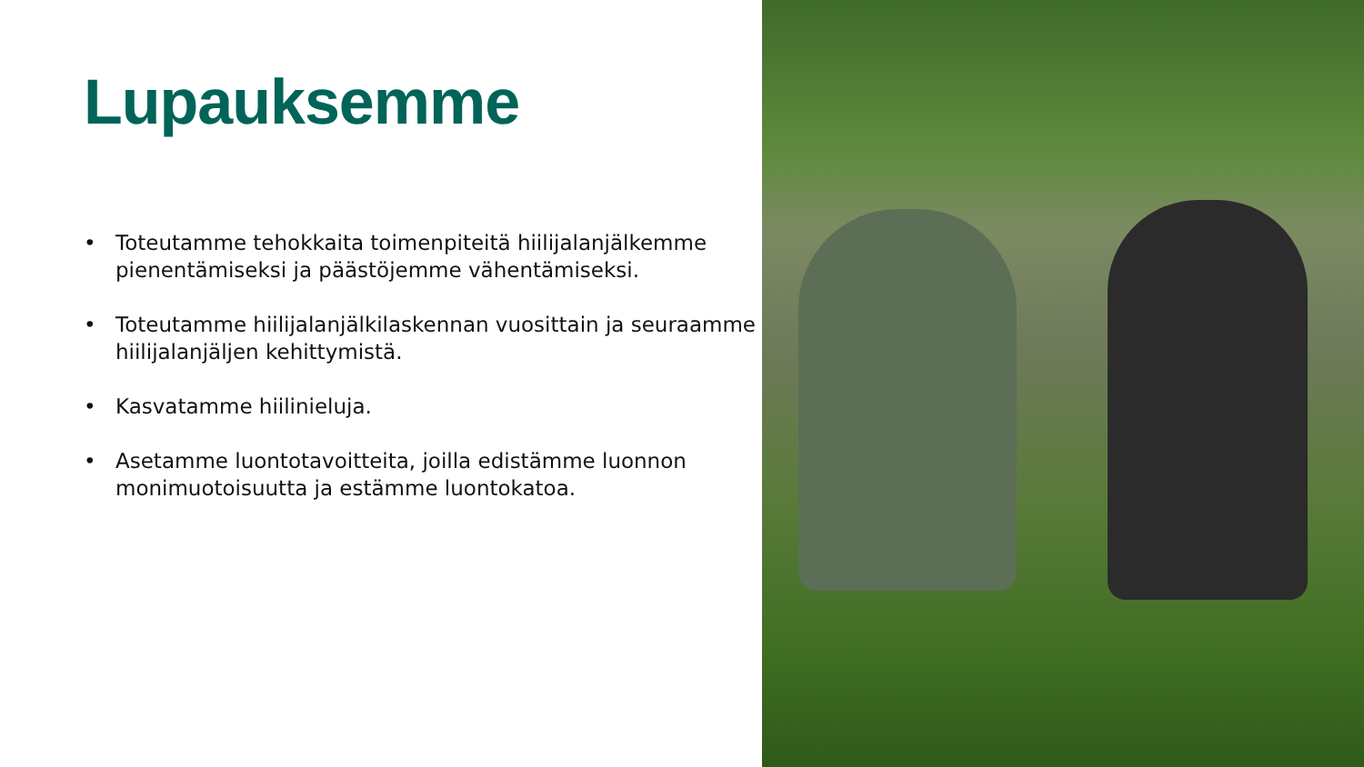Lupauksemme
• Toteutamme tehokkaita toimenpiteitä hiilijalanjälkemme pienentämiseksi ja päästöjemme vähentämiseksi.
• Toteutamme hiilijalanjälkilaskennan vuosittain ja seuraamme hiilijalanjäljen kehittymistä.
• Kasvatamme hiilinieluja.
• Asetamme luontotavoitteita, joilla edistämme luonnon monimuotoisuutta ja estämme luontokatoa.